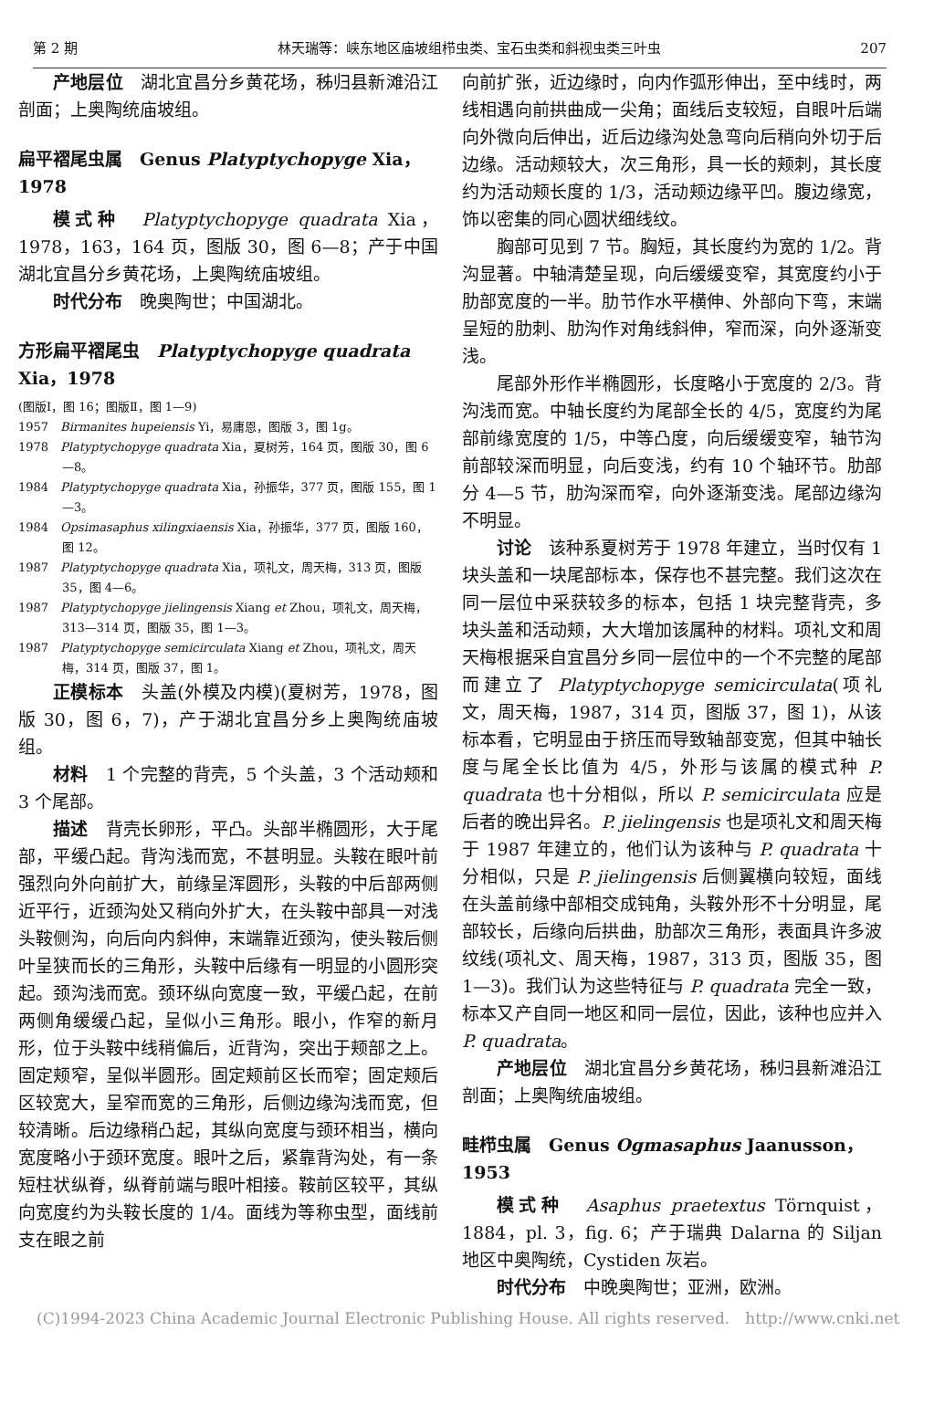第 2 期 林天瑞等：峡东地区庙坡组栉虫类、宝石虫类和斜视虫类三叶虫 207
产地层位　湖北宜昌分乡黄花场，秭归县新滩沿江剖面；上奥陶统庙坡组。
扁平褶尾虫属　Genus Platyptychopyge Xia，1978
模式种　Platyptychopyge quadrata Xia，1978，163，164 页，图版 30，图 6—8；产于中国湖北宜昌分乡黄花场，上奥陶统庙坡组。
时代分布　晚奥陶世；中国湖北。
方形扁平褶尾虫　Platyptychopyge quadrata Xia，1978
(图版Ⅰ，图 16；图版Ⅱ，图 1—9)
1957　Birmanites hupeiensis Yi，易庸恩，图版 3，图 1g。
1978　Platyptychopyge quadrata Xia，夏树芳，164 页，图版 30，图 6—8。
1984　Platyptychopyge quadrata Xia，孙振华，377 页，图版 155，图 1—3。
1984　Opsimasaphus xilingxiaensis Xia，孙振华，377 页，图版 160，图 12。
1987　Platyptychopyge quadrata Xia，项礼文，周天梅，313 页，图版 35，图 4—6。
1987　Platyptychopyge jielingensis Xiang et Zhou，项礼文，周天梅，313—314 页，图版 35，图 1—3。
1987　Platyptychopyge semicirculata Xiang et Zhou，项礼文，周天梅，314 页，图版 37，图 1。
正模标本　头盖(外模及内模)(夏树芳，1978，图版 30，图 6，7)，产于湖北宜昌分乡上奥陶统庙坡组。
材料　1 个完整的背壳，5 个头盖，3 个活动颊和 3 个尾部。
描述　背壳长卵形，平凸。头部半椭圆形，大于尾部，平缓凸起。背沟浅而宽，不甚明显。头鞍在眼叶前强烈向外向前扩大，前缘呈浑圆形，头鞍的中后部两侧近平行，近颈沟处又稍向外扩大，在头鞍中部具一对浅头鞍侧沟，向后向内斜伸，末端靠近颈沟，使头鞍后侧叶呈狭而长的三角形，头鞍中后缘有一明显的小圆形突起。颈沟浅而宽。颈环纵向宽度一致，平缓凸起，在前两侧角缓缓凸起，呈似小三角形。眼小，作窄的新月形，位于头鞍中线稍偏后，近背沟，突出于颊部之上。固定颊窄，呈似半圆形。固定颊前区长而窄；固定颊后区较宽大，呈窄而宽的三角形，后侧边缘沟浅而宽，但较清晰。后边缘稍凸起，其纵向宽度与颈环相当，横向宽度略小于颈环宽度。眼叶之后，紧靠背沟处，有一条短柱状纵脊，纵脊前端与眼叶相接。鞍前区较平，其纵向宽度约为头鞍长度的 1/4。面线为等称虫型，面线前支在眼之前
向前扩张，近边缘时，向内作弧形伸出，至中线时，两线相遇向前拱曲成一尖角；面线后支较短，自眼叶后端向外微向后伸出，近后边缘沟处急弯向后稍向外切于后边缘。活动颊较大，次三角形，具一长的颊刺，其长度约为活动颊长度的 1/3，活动颊边缘平凹。腹边缘宽，饰以密集的同心圆状细线纹。
胸部可见到 7 节。胸短，其长度约为宽的 1/2。背沟显著。中轴清楚呈现，向后缓缓变窄，其宽度约小于肋部宽度的一半。肋节作水平横伸、外部向下弯，末端呈短的肋刺、肋沟作对角线斜伸，窄而深，向外逐渐变浅。
尾部外形作半椭圆形，长度略小于宽度的 2/3。背沟浅而宽。中轴长度约为尾部全长的 4/5，宽度约为尾部前缘宽度的 1/5，中等凸度，向后缓缓变窄，轴节沟前部较深而明显，向后变浅，约有 10 个轴环节。肋部分 4—5 节，肋沟深而窄，向外逐渐变浅。尾部边缘沟不明显。
讨论　该种系夏树芳于 1978 年建立，当时仅有 1 块头盖和一块尾部标本，保存也不甚完整。我们这次在同一层位中采获较多的标本，包括 1 块完整背壳，多块头盖和活动颊，大大增加该属种的材料。项礼文和周天梅根据采自宜昌分乡同一层位中的一个不完整的尾部而建立了 Platyptychopyge semicirculata(项礼文，周天梅，1987，314 页，图版 37，图 1)，从该标本看，它明显由于挤压而导致轴部变宽，但其中轴长度与尾全长比值为 4/5，外形与该属的模式种 P. quadrata 也十分相似，所以 P. semicirculata 应是后者的晚出异名。P. jielingensis 也是项礼文和周天梅于 1987 年建立的，他们认为该种与 P. quadrata 十分相似，只是 P. jielingensis 后侧翼横向较短，面线在头盖前缘中部相交成钝角，头鞍外形不十分明显，尾部较长，后缘向后拱曲，肋部次三角形，表面具许多波纹线(项礼文、周天梅，1987，313 页，图版 35，图 1—3)。我们认为这些特征与 P. quadrata 完全一致，标本又产自同一地区和同一层位，因此，该种也应并入 P. quadrata。
产地层位　湖北宜昌分乡黄花场，秭归县新滩沿江剖面；上奥陶统庙坡组。
畦栉虫属　Genus Ogmasaphus Jaanusson，1953
模式种　Asaphus praetextus Törnquist，1884，pl. 3，fig. 6；产于瑞典 Dalarna 的 Siljan 地区中奥陶统，Cystiden 灰岩。
时代分布　中晚奥陶世；亚洲，欧洲。
(C)1994-2023 China Academic Journal Electronic Publishing House. All rights reserved.　http://www.cnki.net